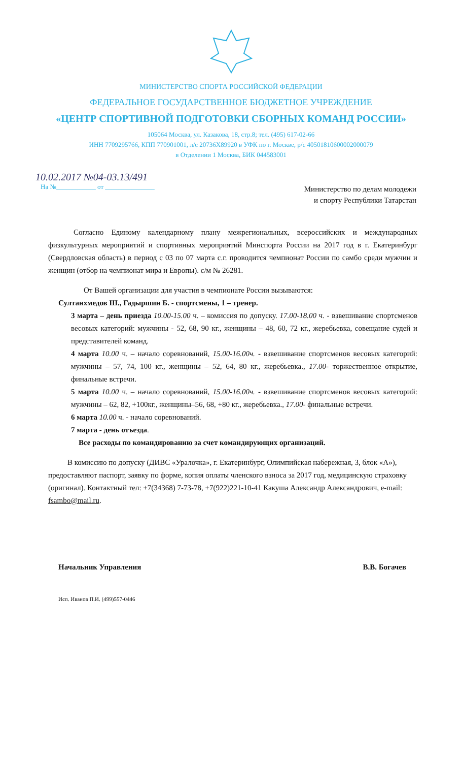МИНИСТЕРСТВО СПОРТА РОССИЙСКОЙ ФЕДЕРАЦИИ
ФЕДЕРАЛЬНОЕ ГОСУДАРСТВЕННОЕ БЮДЖЕТНОЕ УЧРЕЖДЕНИЕ
«ЦЕНТР СПОРТИВНОЙ ПОДГОТОВКИ СБОРНЫХ КОМАНД РОССИИ»
105064 Москва, ул. Казакова, 18, стр.8; тел. (495) 617-02-66
ИНН 7709295766, КПП 770901001, л/с 20736Х89920 в УФК по г. Москве, р/с 40501810600002000079
в Отделении 1 Москва, БИК 044583001
10.02.2017 №04-03.13/491
На №____________ от _______________
Министерство по делам молодежи
и спорту Республики Татарстан
Согласно Единому календарному плану межрегиональных, всероссийских и международных физкультурных мероприятий и спортивных мероприятий Минспорта России на 2017 год в г. Екатеринбург (Свердловская область) в период с 03 по 07 марта с.г. проводится чемпионат России по самбо среди мужчин и женщин (отбор на чемпионат мира и Европы). с/м № 26281.
От Вашей организации для участия в чемпионате России вызываются:
Султанхмедов Ш., Гадыршин Б. - спортсмены, 1 – тренер.
3 марта – день приезда 10.00-15.00 ч. – комиссия по допуску. 17.00-18.00 ч. - взвешивание спортсменов весовых категорий: мужчины - 52, 68, 90 кг., женщины – 48, 60, 72 кг., жеребьевка, совещание судей и представителей команд.
4 марта 10.00 ч. – начало соревнований, 15.00-16.00ч. - взвешивание спортсменов весовых категорий: мужчины – 57, 74, 100 кг., женщины – 52, 64, 80 кг., жеребьевка., 17.00- торжественное открытие, финальные встречи.
5 марта 10.00 ч. – начало соревнований, 15.00-16.00ч. - взвешивание спортсменов весовых категорий: мужчины – 62, 82, +100кг., женщины–56, 68, +80 кг., жеребьевка., 17.00- финальные встречи.
6 марта 10.00 ч. - начало соревнований.
7 марта - день отъезда.
Все расходы по командированию за счет командирующих организаций.
В комиссию по допуску (ДИВС «Уралочка», г. Екатеринбург, Олимпийская набережная, 3, блок «А»), предоставляют паспорт, заявку по форме, копия оплаты членского взноса за 2017 год, медицинскую страховку (оригинал). Контактный тел: +7(34368) 7-73-78, +7(922)221-10-41 Какуша Александр Александрович, e-mail: fsambo@mail.ru.
Начальник Управления В.В. Богачев
Исп. Иванов П.И. (499)557-0446